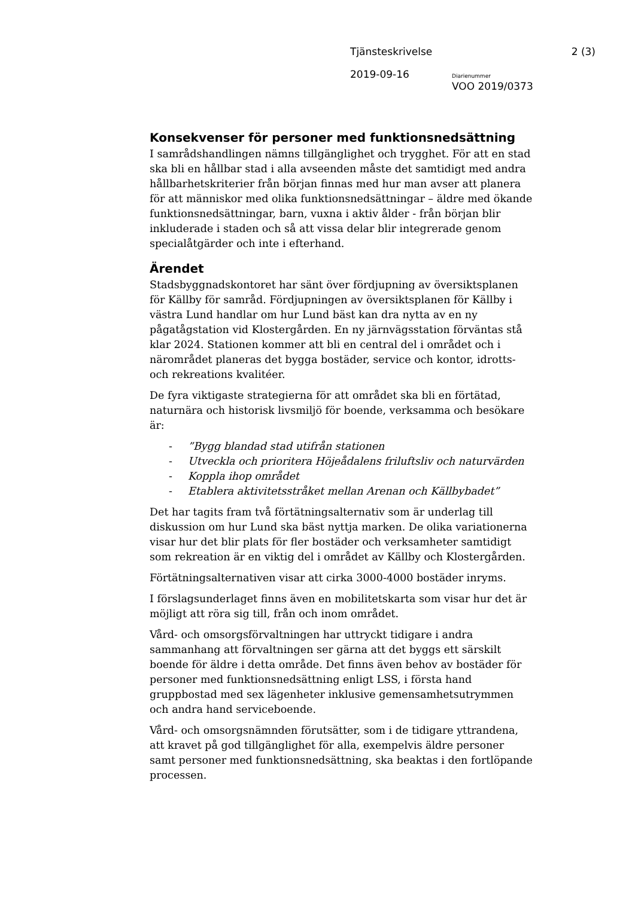Tjänsteskrivelse 2 (3)
2019-09-16 Diarienummer
VOO 2019/0373
Konsekvenser för personer med funktionsnedsättning
I samrådshandlingen nämns tillgänglighet och trygghet. För att en stad ska bli en hållbar stad i alla avseenden måste det samtidigt med andra hållbarhetskriterier från början finnas med hur man avser att planera för att människor med olika funktionsnedsättningar – äldre med ökande funktionsnedsättningar, barn, vuxna i aktiv ålder - från början blir inkluderade i staden och så att vissa delar blir integrerade genom specialåtgärder och inte i efterhand.
Ärendet
Stadsbyggnadskontoret har sänt över fördjupning av översiktsplanen för Källby för samråd. Fördjupningen av översiktsplanen för Källby i västra Lund handlar om hur Lund bäst kan dra nytta av en ny pågatågstation vid Klostergården. En ny järnvägsstation förväntas stå klar 2024. Stationen kommer att bli en central del i området och i närområdet planeras det bygga bostäder, service och kontor, idrotts- och rekreations kvalitéer.
De fyra viktigaste strategierna för att området ska bli en förtätad, naturnära och historisk livsmiljö för boende, verksamma och besökare är:
-”Bygg blandad stad utifrån stationen
- Utveckla och prioritera Höjeådalens friluftsliv och naturvärden
- Koppla ihop området
- Etablera aktivitetsstråket mellan Arenan och Källbybadet”
Det har tagits fram två förtätningsalternativ som är underlag till diskussion om hur Lund ska bäst nyttja marken. De olika variationerna visar hur det blir plats för fler bostäder och verksamheter samtidigt som rekreation är en viktig del i området av Källby och Klostergården.
Förtätningsalternativen visar att cirka 3000-4000 bostäder inryms.
I förslagsunderlaget finns även en mobilitetskarta som visar hur det är möjligt att röra sig till, från och inom området.
Vård- och omsorgsförvaltningen har uttryckt tidigare i andra sammanhang att förvaltningen ser gärna att det byggs ett särskilt boende för äldre i detta område. Det finns även behov av bostäder för personer med funktionsnedsättning enligt LSS, i första hand gruppbostad med sex lägenheter inklusive gemensamhetsutrymmen och andra hand serviceboende.
Vård- och omsorgsnämnden förutsätter, som i de tidigare yttrandena, att kravet på god tillgänglighet för alla, exempelvis äldre personer samt personer med funktionsnedsättning, ska beaktas i den fortlöpande processen.